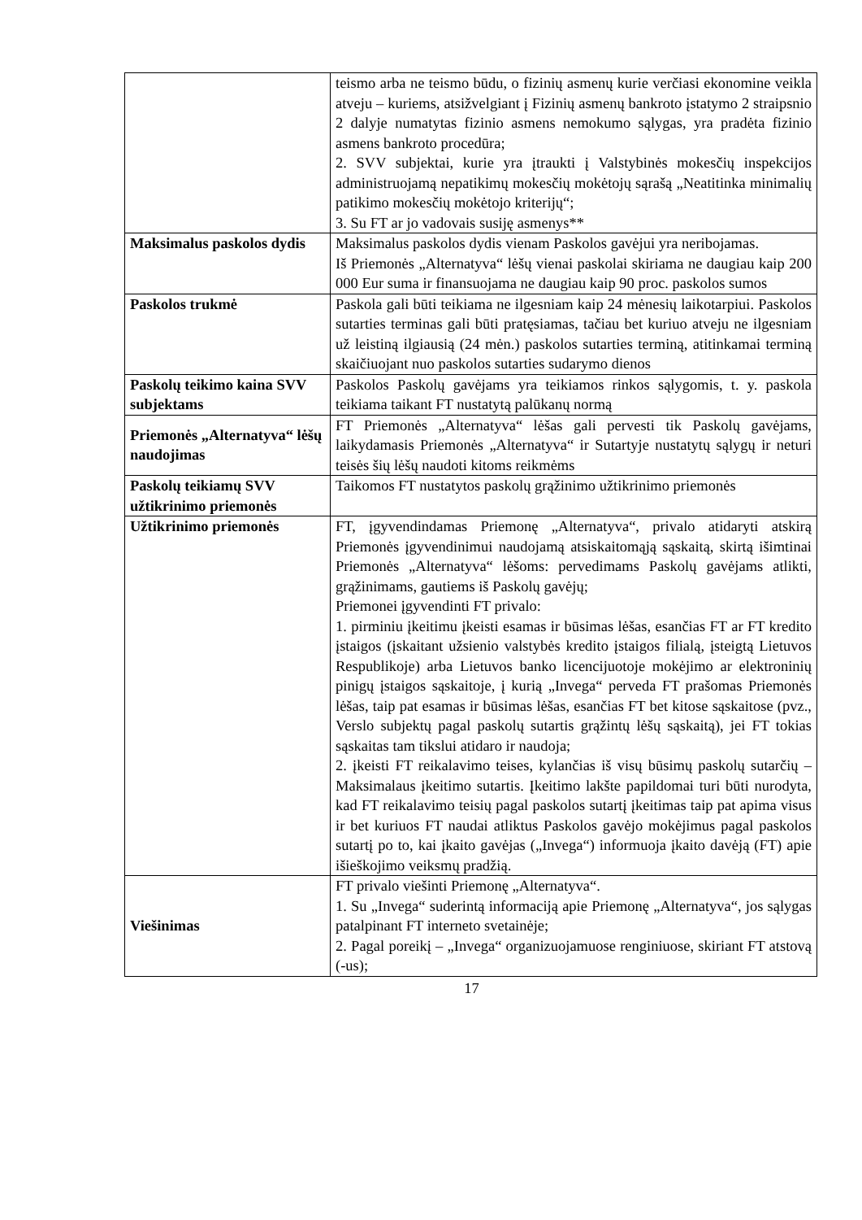| | teismo arba ne teismo būdu, o fizinių asmenų kurie verčiasi ekonomine veikla atveju – kuriems, atsižvelgiant į Fizinių asmenų bankroto įstatymo 2 straipsnio 2 dalyje numatytas fizinio asmens nemokumo sąlygas, yra pradėta fizinio asmens bankroto procedūra; 2. SVV subjektai, kurie yra įtraukti į Valstybinės mokesčių inspekcijos administruojamą nepatikimų mokesčių mokėtojų sąrašą „Neatitinka minimalių patikimo mokesčių mokėtojo kriterijų“; 3. Su FT ar jo vadovais susiję asmenys** |
| Maksimalus paskolos dydis | Maksimalus paskolos dydis vienam Paskolos gavėjui yra neribojamas. Iš Priemonės „Alternatyva“ lėšų vienai paskolai skiriama ne daugiau kaip 200 000 Eur suma ir finansuojama ne daugiau kaip 90 proc. paskolos sumos |
| Paskolos trukmė | Paskola gali būti teikiama ne ilgesniam kaip 24 mėnesių laikotarpiui. Paskolos sutarties terminas gali būti pratęsiamas, tačiau bet kuriuo atveju ne ilgesniam už leistiną ilgiausią (24 mėn.) paskolos sutarties terminą, atitinkamai terminą skaičiuojant nuo paskolos sutarties sudarymo dienos |
| Paskolų teikimo kaina SVV subjektams | Paskolos Paskolų gavėjams yra teikiamos rinkos sąlygomis, t. y. paskola teikiama taikant FT nustatytą palūkanų normą |
| Priemonės „Alternatyva“ lėšų naudojimas | FT Priemonės „Alternatyva“ lėšas gali pervesti tik Paskolų gavėjams, laikydamasis Priemonės „Alternatyva“ ir Sutartyje nustatytų sąlygų ir neturi teisės šių lėšų naudoti kitoms reikmėms |
| Paskolų teikiamų SVV užtikrinimo priemonės | Taikomos FT nustatytos paskolų grąžinimo užtikrinimo priemonės |
| Užtikrinimo priemonės | FT, įgyvendindamas Priemonę „Alternatyva“, privalo atidaryti atskirą Priemonės įgyvendinimui naudojamą atsiskaitomąją sąskaitą, skirtą išimtinai Priemonės „Alternatyva“ lėšoms: pervedimams Paskolų gavėjams atlikti, grąžinimams, gautiems iš Paskolų gavėjų; Priemonei įgyvendinti FT privalo: 1. pirminiu įkeitimu įkeisti esamas ir būsimas lėšas, esančias FT ar FT kredito įstaigos (įskaitant užsienio valstybės kredito įstaigos filialą, įsteigtą Lietuvos Respublikoje) arba Lietuvos banko licencijuotoje mokėjimo ar elektroninių pinigų įstaigos sąskaitoje, į kurią „Invega“ perveda FT prašomas Priemonės lėšas, taip pat esamas ir būsimas lėšas, esančias FT bet kitose sąskaitose (pvz., Verslo subjektų pagal paskolų sutartis grąžintų lėšų sąskaitą), jei FT tokias sąskaitas tam tikslui atidaro ir naudoja; 2. įkeisti FT reikalavimo teises, kylančias iš visų būsimų paskolų sutarčių – Maksimalaus įkeitimo sutartis. Įkeitimo lakšte papildomai turi būti nurodyta, kad FT reikalavimo teisių pagal paskolos sutartį įkeitimas taip pat apima visus ir bet kuriuos FT naudai atliktus Paskolos gavėjo mokėjimus pagal paskolos sutartį po to, kai įkaito gavėjas („Invega“) informuoja įkaito davėją (FT) apie išieškojimo veiksmų pradžią. |
| Viešinimas | FT privalo viešinti Priemonę „Alternatyva“. 1. Su „Invega“ suderintą informaciją apie Priemonę „Alternatyva“, jos sąlygas patalpinant FT interneto svetainėje; 2. Pagal poreikį – „Invega“ organizuojamuose renginiuose, skiriant FT atstovą (-us); |
17